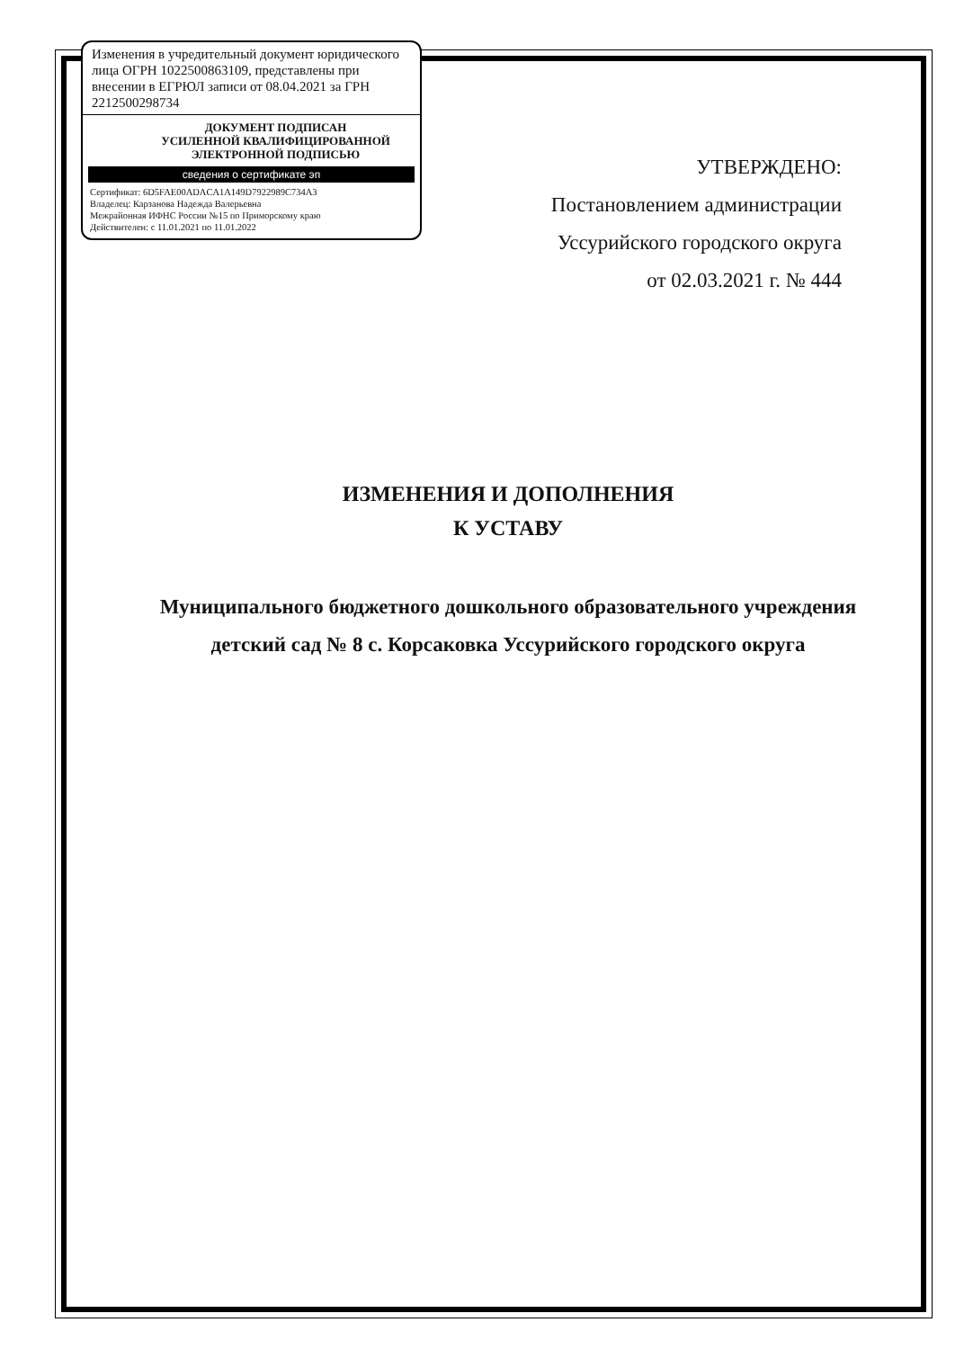Изменения в учредительный документ юридического лица ОГРН 1022500863109, представлены при внесении в ЕГРЮЛ записи от 08.04.2021 за ГРН 2212500298734
ДОКУМЕНТ ПОДПИСАН
УСИЛЕННОЙ КВАЛИФИЦИРОВАННОЙ
ЭЛЕКТРОННОЙ ПОДПИСЬЮ
сведения о сертификате эп
Сертификат: 6D5FAE00ADACA1A149D7922989C734A3
Владелец: Карзанова Надежда Валерьевна
Межрайонная ИФНС России №15 по Приморскому краю
Действителен: с 11.01.2021 по 11.01.2022
УТВЕРЖДЕНО:
Постановлением администрации
Уссурийского городского округа
от 02.03.2021 г. № 444
ИЗМЕНЕНИЯ И ДОПОЛНЕНИЯ
К УСТАВУ
Муниципального бюджетного дошкольного образовательного учреждения детский сад № 8 с. Корсаковка Уссурийского городского округа